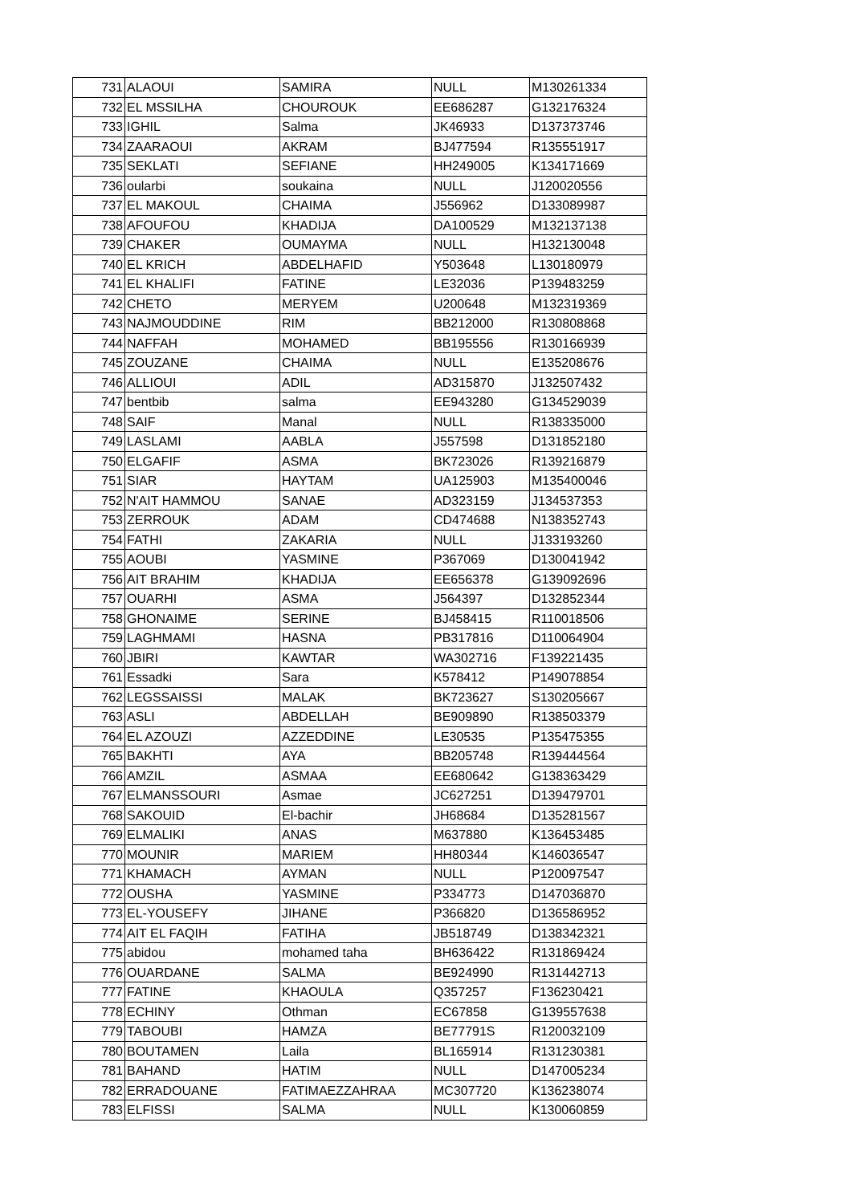| 731 | ALAOUI | SAMIRA | NULL | M130261334 |
| 732 | EL MSSILHA | CHOUROUK | EE686287 | G132176324 |
| 733 | IGHIL | Salma | JK46933 | D137373746 |
| 734 | ZAARAOUI | AKRAM | BJ477594 | R135551917 |
| 735 | SEKLATI | SEFIANE | HH249005 | K134171669 |
| 736 | oularbi | soukaina | NULL | J120020556 |
| 737 | EL MAKOUL | CHAIMA | J556962 | D133089987 |
| 738 | AFOUFOU | KHADIJA | DA100529 | M132137138 |
| 739 | CHAKER | OUMAYMA | NULL | H132130048 |
| 740 | EL KRICH | ABDELHAFID | Y503648 | L130180979 |
| 741 | EL KHALIFI | FATINE | LE32036 | P139483259 |
| 742 | CHETO | MERYEM | U200648 | M132319369 |
| 743 | NAJMOUDDINE | RIM | BB212000 | R130808868 |
| 744 | NAFFAH | MOHAMED | BB195556 | R130166939 |
| 745 | ZOUZANE | CHAIMA | NULL | E135208676 |
| 746 | ALLIOUI | ADIL | AD315870 | J132507432 |
| 747 | bentbib | salma | EE943280 | G134529039 |
| 748 | SAIF | Manal | NULL | R138335000 |
| 749 | LASLAMI | AABLA | J557598 | D131852180 |
| 750 | ELGAFIF | ASMA | BK723026 | R139216879 |
| 751 | SIAR | HAYTAM | UA125903 | M135400046 |
| 752 | N'AIT HAMMOU | SANAE | AD323159 | J134537353 |
| 753 | ZERROUK | ADAM | CD474688 | N138352743 |
| 754 | FATHI | ZAKARIA | NULL | J133193260 |
| 755 | AOUBI | YASMINE | P367069 | D130041942 |
| 756 | AIT BRAHIM | KHADIJA | EE656378 | G139092696 |
| 757 | OUARHI | ASMA | J564397 | D132852344 |
| 758 | GHONAIME | SERINE | BJ458415 | R110018506 |
| 759 | LAGHMAMI | HASNA | PB317816 | D110064904 |
| 760 | JBIRI | KAWTAR | WA302716 | F139221435 |
| 761 | Essadki | Sara | K578412 | P149078854 |
| 762 | LEGSSAISSI | MALAK | BK723627 | S130205667 |
| 763 | ASLI | ABDELLAH | BE909890 | R138503379 |
| 764 | EL AZOUZI | AZZEDDINE | LE30535 | P135475355 |
| 765 | BAKHTI | AYA | BB205748 | R139444564 |
| 766 | AMZIL | ASMAA | EE680642 | G138363429 |
| 767 | ELMANSSOURI | Asmae | JC627251 | D139479701 |
| 768 | SAKOUID | El-bachir | JH68684 | D135281567 |
| 769 | ELMALIKI | ANAS | M637880 | K136453485 |
| 770 | MOUNIR | MARIEM | HH80344 | K146036547 |
| 771 | KHAMACH | AYMAN | NULL | P120097547 |
| 772 | OUSHA | YASMINE | P334773 | D147036870 |
| 773 | EL-YOUSEFY | JIHANE | P366820 | D136586952 |
| 774 | AIT EL FAQIH | FATIHA | JB518749 | D138342321 |
| 775 | abidou | mohamed taha | BH636422 | R131869424 |
| 776 | OUARDANE | SALMA | BE924990 | R131442713 |
| 777 | FATINE | KHAOULA | Q357257 | F136230421 |
| 778 | ECHINY | Othman | EC67858 | G139557638 |
| 779 | TABOUBI | HAMZA | BE77791S | R120032109 |
| 780 | BOUTAMEN | Laila | BL165914 | R131230381 |
| 781 | BAHAND | HATIM | NULL | D147005234 |
| 782 | ERRADOUANE | FATIMAEZZAHRAA | MC307720 | K136238074 |
| 783 | ELFISSI | SALMA | NULL | K130060859 |